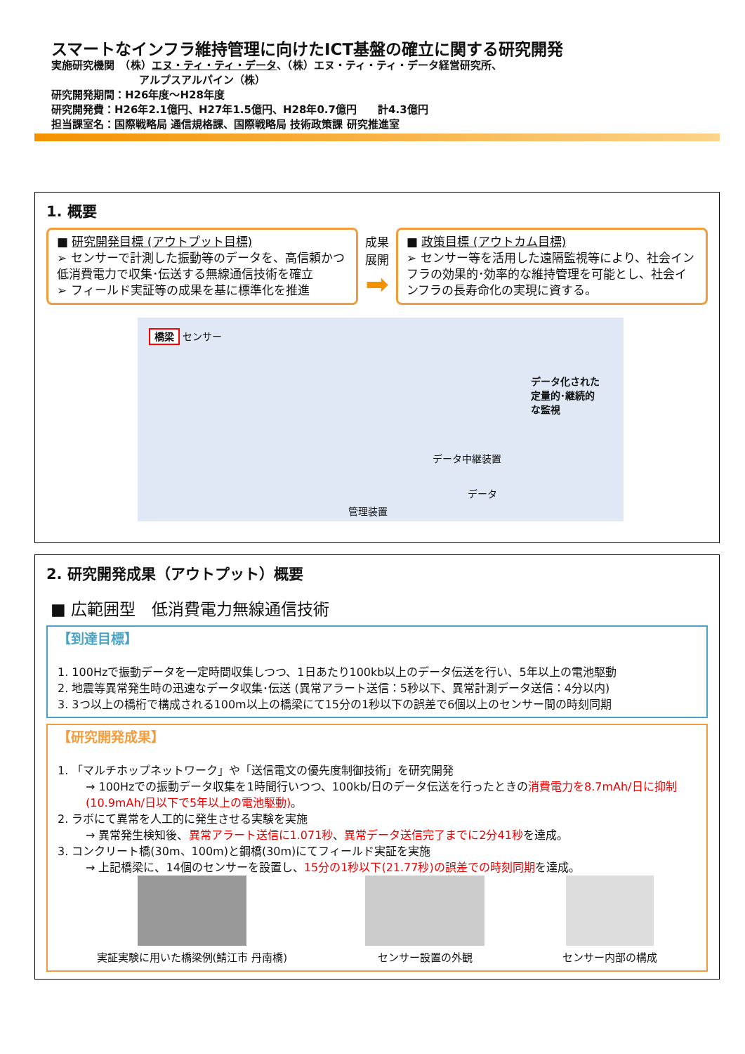スマートなインフラ維持管理に向けたICT基盤の確立に関する研究開発
実施研究機関　（株）エヌ・ティ・ティ・データ、（株）エヌ・ティ・ティ・データ経営研究所、
アルプスアルパイン（株）
研究開発期間：H26年度～H28年度
研究開発費：H26年2.1億円、H27年1.5億円、H28年0.7億円　　計4.3億円
担当課室名：国際戦略局 通信規格課、国際戦略局 技術政策課 研究推進室
1. 概要
■ 研究開発目標 (アウトプット目標)
➢ センサーで計測した振動等のデータを、高信頼かつ低消費電力で収集･伝送する無線通信技術を確立
➢ フィールド実証等の成果を基に標準化を推進
成果
展開
➡
■ 政策目標 (アウトカム目標)
➢ センサー等を活用した遠隔監視等により、社会インフラの効果的･効率的な維持管理を可能とし、社会インフラの長寿命化の実現に資する。
橋梁 センサー
データ化された
定量的･継続的
な監視
データ中継装置
データ
管理装置
2. 研究開発成果（アウトプット）概要
■ 広範囲型　低消費電力無線通信技術
【到達目標】
1. 100Hzで振動データを一定時間収集しつつ、1日あたり100kb以上のデータ伝送を行い、5年以上の電池駆動
2. 地震等異常発生時の迅速なデータ収集･伝送 (異常アラート送信：5秒以下、異常計測データ送信：4分以内)
3. 3つ以上の橋桁で構成される100m以上の橋梁にて15分の1秒以下の誤差で6個以上のセンサー間の時刻同期
【研究開発成果】
1. 「マルチホップネットワーク」や「送信電文の優先度制御技術」を研究開発
→ 100Hzでの振動データ収集を1時間行いつつ、100kb/日のデータ伝送を行ったときの消費電力を8.7mAh/日に抑制 (10.9mAh/日以下で5年以上の電池駆動)。
2. ラボにて異常を人工的に発生させる実験を実施
→ 異常発生検知後、異常アラート送信に1.071秒、異常データ送信完了までに2分41秒を達成。
3. コンクリート橋(30m、100m)と鋼橋(30m)にてフィールド実証を実施
→ 上記橋梁に、14個のセンサーを設置し、15分の1秒以下(21.77秒)の誤差での時刻同期を達成。
実証実験に用いた橋梁例(鯖江市 丹南橋)
センサー設置の外観 センサー内部の構成